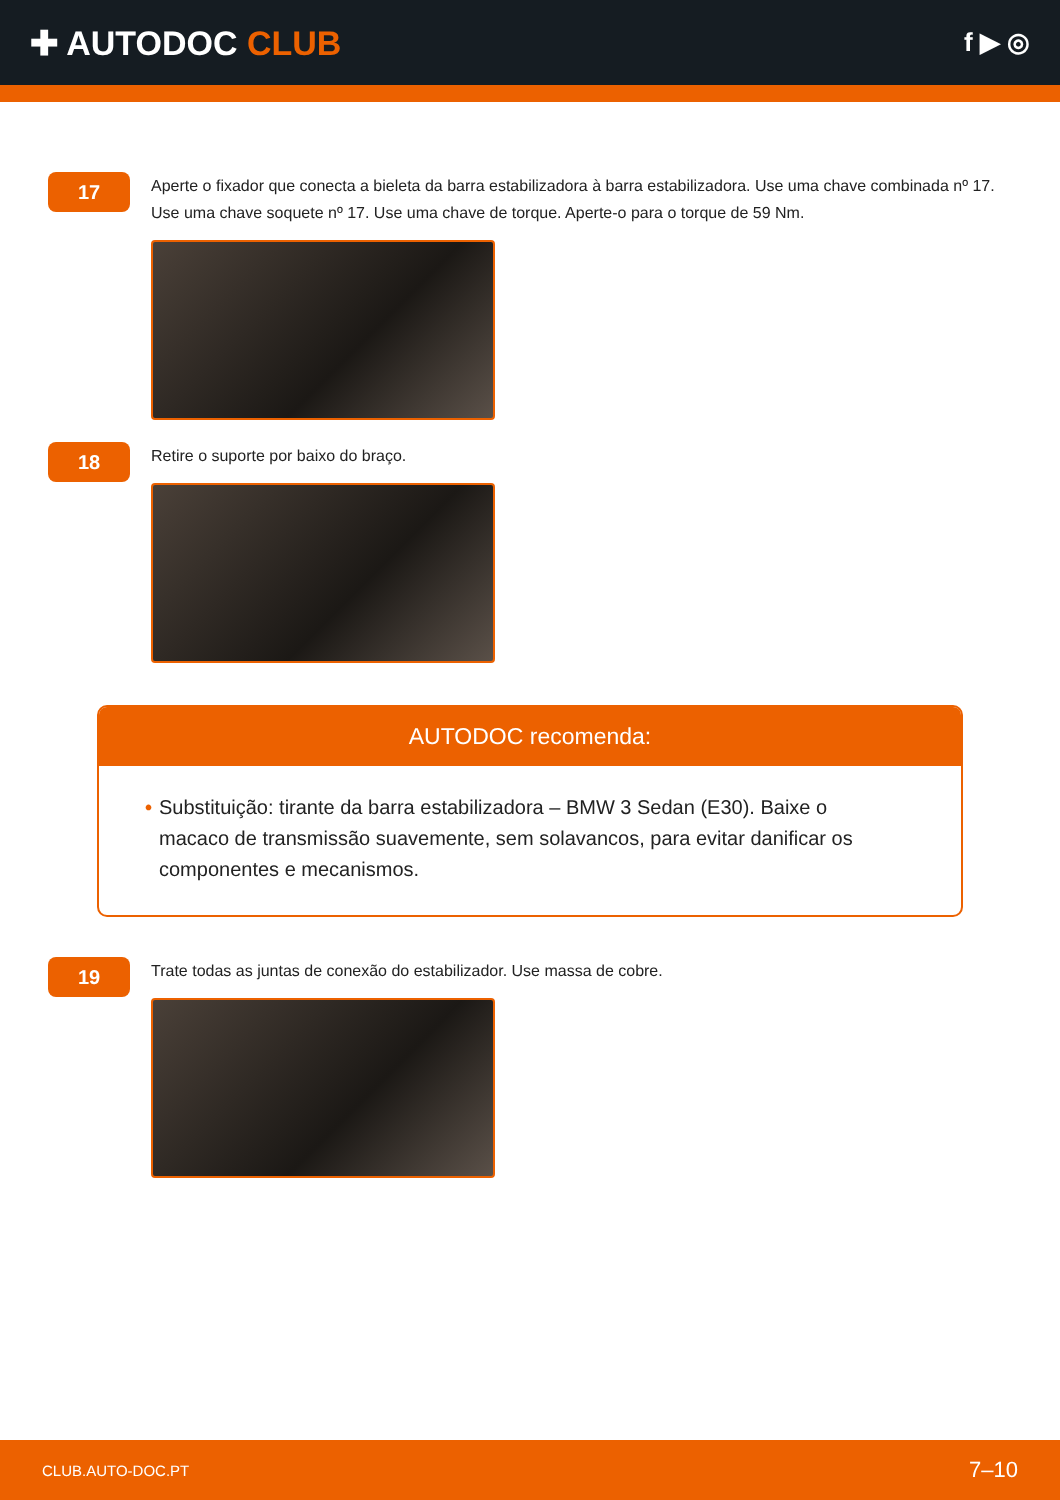✚ AUTODOC CLUB
f ▶ ◎
17
Aperte o fixador que conecta a bieleta da barra estabilizadora à barra estabilizadora. Use uma chave combinada nº 17. Use uma chave soquete nº 17. Use uma chave de torque. Aperte-o para o torque de 59 Nm.
18
Retire o suporte por baixo do braço.
AUTODOC recomenda:
• Substituição: tirante da barra estabilizadora – BMW 3 Sedan (E30). Baixe o macaco de transmissão suavemente, sem solavancos, para evitar danificar os componentes e mecanismos.
19
Trate todas as juntas de conexão do estabilizador. Use massa de cobre.
CLUB.AUTO-DOC.PT 7–10